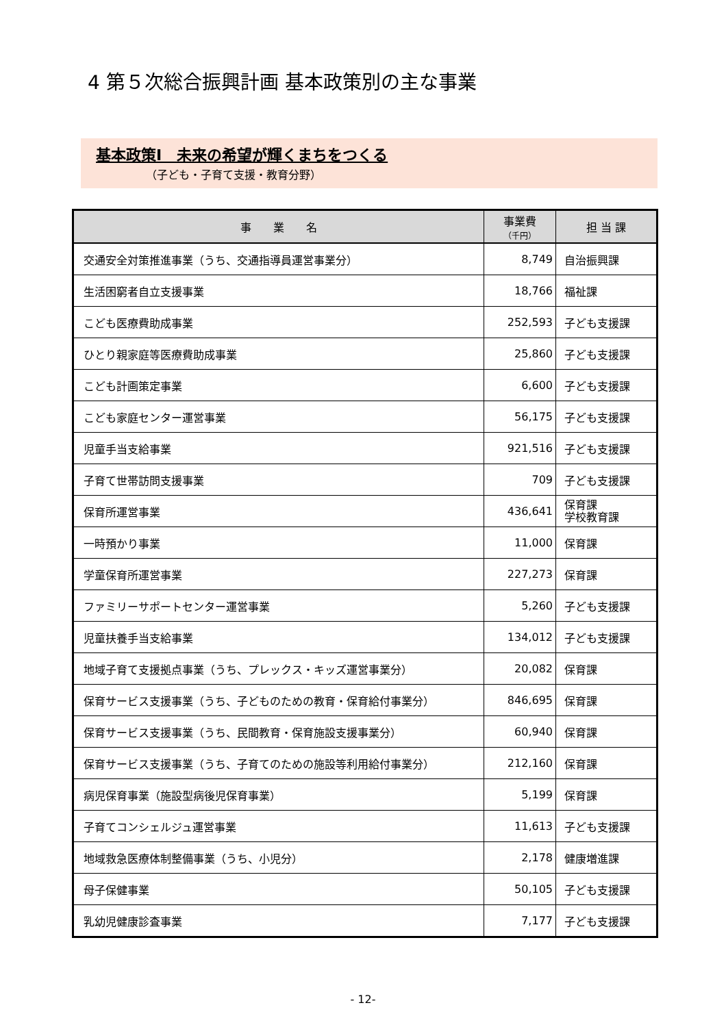4 第５次総合振興計画 基本政策別の主な事業
基本政策Ⅰ　未来の希望が輝くまちをつくる
（子ども・子育て支援・教育分野）
| 事 業 名 | 事業費 （千円） | 担 当 課 |
| --- | --- | --- |
| 交通安全対策推進事業（うち、交通指導員運営事業分） | 8,749 | 自治振興課 |
| 生活困窮者自立支援事業 | 18,766 | 福祉課 |
| こども医療費助成事業 | 252,593 | 子ども支援課 |
| ひとり親家庭等医療費助成事業 | 25,860 | 子ども支援課 |
| こども計画策定事業 | 6,600 | 子ども支援課 |
| こども家庭センター運営事業 | 56,175 | 子ども支援課 |
| 児童手当支給事業 | 921,516 | 子ども支援課 |
| 子育て世帯訪問支援事業 | 709 | 子ども支援課 |
| 保育所運営事業 | 436,641 | 保育課 学校教育課 |
| 一時預かり事業 | 11,000 | 保育課 |
| 学童保育所運営事業 | 227,273 | 保育課 |
| ファミリーサポートセンター運営事業 | 5,260 | 子ども支援課 |
| 児童扶養手当支給事業 | 134,012 | 子ども支援課 |
| 地域子育て支援拠点事業（うち、プレックス・キッズ運営事業分） | 20,082 | 保育課 |
| 保育サービス支援事業（うち、子どものための教育・保育給付事業分） | 846,695 | 保育課 |
| 保育サービス支援事業（うち、民間教育・保育施設支援事業分） | 60,940 | 保育課 |
| 保育サービス支援事業（うち、子育てのための施設等利用給付事業分） | 212,160 | 保育課 |
| 病児保育事業（施設型病後児保育事業） | 5,199 | 保育課 |
| 子育てコンシェルジュ運営事業 | 11,613 | 子ども支援課 |
| 地域救急医療体制整備事業（うち、小児分） | 2,178 | 健康増進課 |
| 母子保健事業 | 50,105 | 子ども支援課 |
| 乳幼児健康診査事業 | 7,177 | 子ども支援課 |
- 12-